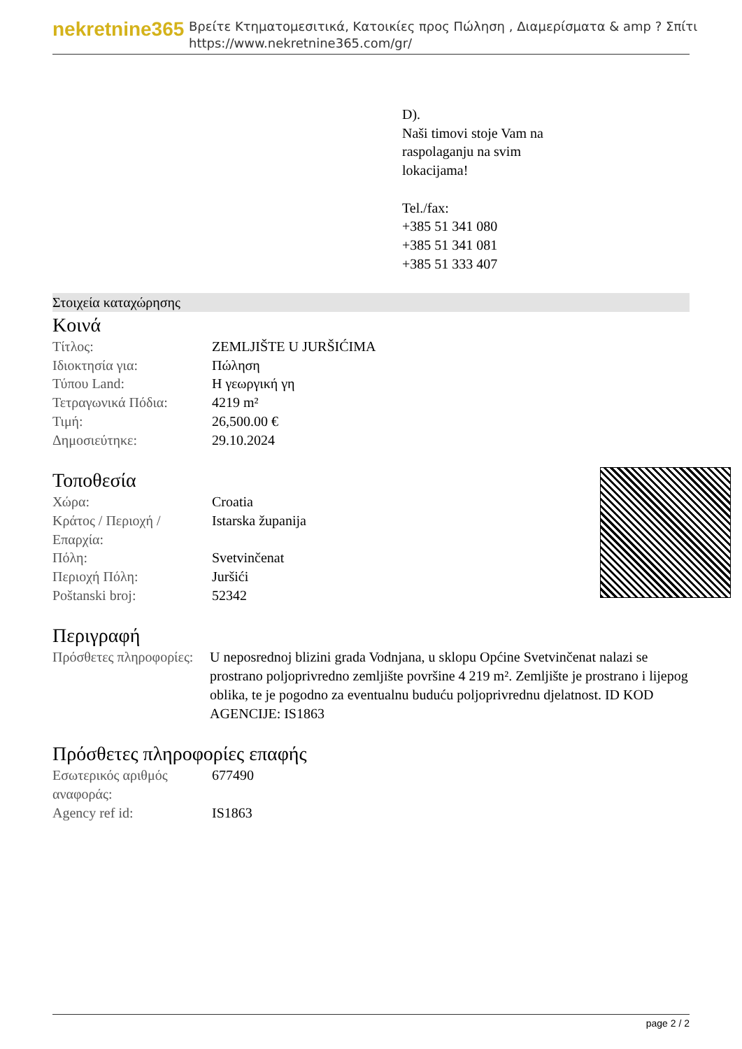nekretnine365
Βρείτε Κτηματομεσιτικά, Κατοικίες προς Πώληση , Διαμερίσματα & amp ? Σπίτι
https://www.nekretnine365.com/gr/
D).
Naši timovi stoje Vam na
raspolaganju na svim
lokacijama!
Tel./fax:
+385 51 341 080
+385 51 341 081
+385 51 333 407
Στοιχεία καταχώρησης
Κοινά
| Τίτλος: | ZEMLJIŠTE U JURŠIĆIMA |
| Ιδιοκτησία για: | Πώληση |
| Τύπου Land: | Η γεωργική γη |
| Τετραγωνικά Πόδια: | 4219 m² |
| Τιμή: | 26,500.00 € |
| Δημοσιεύτηκε: | 29.10.2024 |
Τοποθεσία
| Χώρα: | Croatia |
| Κράτος / Περιοχή / Επαρχία: | Istarska županija |
| Πόλη: | Svetvinčenat |
| Περιοχή Πόλη: | Juršići |
| Poštanski broj: | 52342 |
Περιγραφή
| Πρόσθετες πληροφορίες: | U neposrednoj blizini grada Vodnjana, u sklopu Općine Svetvinčenat nalazi se prostrano poljoprivredno zemljište površine 4 219 m². Zemljište je prostrano i lijepog oblika, te je pogodno za eventualnu buduću poljoprivrednu djelatnost. ID KOD AGENCIJE: IS1863 |
Πρόσθετες πληροφορίες επαφής
| Εσωτερικός αριθμός αναφοράς: | 677490 |
| Agency ref id: | IS1863 |
page 2 / 2